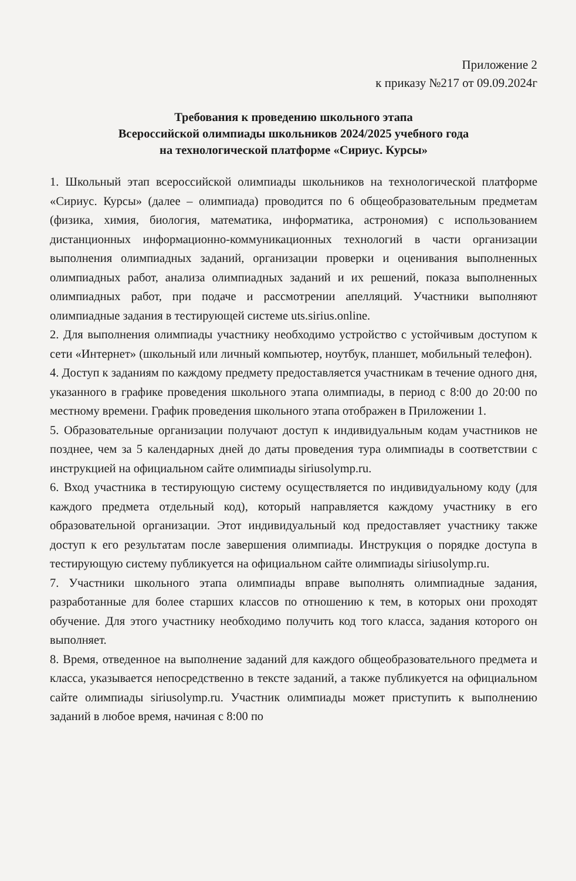Приложение 2
к приказу №217 от 09.09.2024г
Требования к проведению школьного этапа
Всероссийской олимпиады школьников 2024/2025 учебного года
на технологической платформе «Сириус. Курсы»
1. Школьный этап всероссийской олимпиады школьников на технологической платформе «Сириус. Курсы» (далее – олимпиада) проводится по 6 общеобразовательным предметам (физика, химия, биология, математика, информатика, астрономия) с использованием дистанционных информационно-коммуникационных технологий в части организации выполнения олимпиадных заданий, организации проверки и оценивания выполненных олимпиадных работ, анализа олимпиадных заданий и их решений, показа выполненных олимпиадных работ, при подаче и рассмотрении апелляций. Участники выполняют олимпиадные задания в тестирующей системе uts.sirius.online.
2. Для выполнения олимпиады участнику необходимо устройство с устойчивым доступом к сети «Интернет» (школьный или личный компьютер, ноутбук, планшет, мобильный телефон).
4. Доступ к заданиям по каждому предмету предоставляется участникам в течение одного дня, указанного в графике проведения школьного этапа олимпиады, в период с 8:00 до 20:00 по местному времени. График проведения школьного этапа отображен в Приложении 1.
5. Образовательные организации получают доступ к индивидуальным кодам участников не позднее, чем за 5 календарных дней до даты проведения тура олимпиады в соответствии с инструкцией на официальном сайте олимпиады siriusolymp.ru.
6. Вход участника в тестирующую систему осуществляется по индивидуальному коду (для каждого предмета отдельный код), который направляется каждому участнику в его образовательной организации. Этот индивидуальный код предоставляет участнику также доступ к его результатам после завершения олимпиады. Инструкция о порядке доступа в тестирующую систему публикуется на официальном сайте олимпиады siriusolymp.ru.
7. Участники школьного этапа олимпиады вправе выполнять олимпиадные задания, разработанные для более старших классов по отношению к тем, в которых они проходят обучение. Для этого участнику необходимо получить код того класса, задания которого он выполняет.
8. Время, отведенное на выполнение заданий для каждого общеобразовательного предмета и класса, указывается непосредственно в тексте заданий, а также публикуется на официальном сайте олимпиады siriusolymp.ru. Участник олимпиады может приступить к выполнению заданий в любое время, начиная с 8:00 по